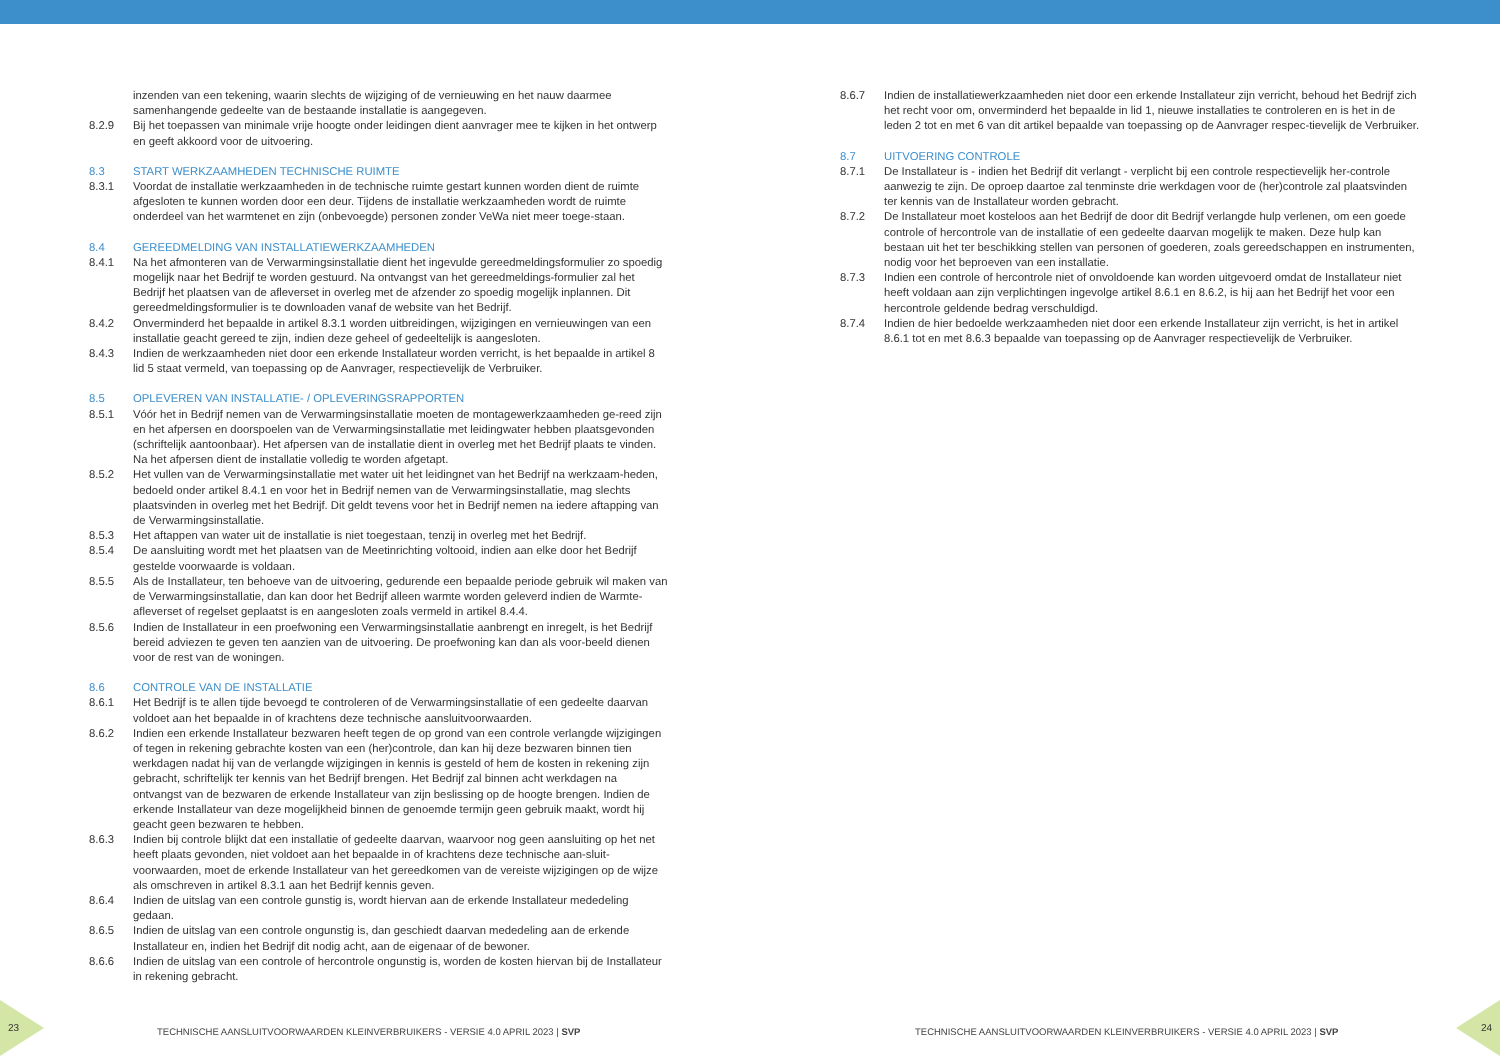inzenden van een tekening, waarin slechts de wijziging of de vernieuwing en het nauw daarmee samenhangende gedeelte van de bestaande installatie is aangegeven.
8.2.9 Bij het toepassen van minimale vrije hoogte onder leidingen dient aanvrager mee te kijken in het ontwerp en geeft akkoord voor de uitvoering.
8.3 START WERKZAAMHEDEN TECHNISCHE RUIMTE
8.3.1 Voordat de installatie werkzaamheden in de technische ruimte gestart kunnen worden dient de ruimte afgesloten te kunnen worden door een deur. Tijdens de installatie werkzaamheden wordt de ruimte onderdeel van het warmtenet en zijn (onbevoegde) personen zonder VeWa niet meer toege-staan.
8.4 GEREEDMELDING VAN INSTALLATIEWERKZAAMHEDEN
8.4.1 Na het afmonteren van de Verwarmingsinstallatie dient het ingevulde gereedmeldingsformulier zo spoedig mogelijk naar het Bedrijf te worden gestuurd. Na ontvangst van het gereedmeldings-formulier zal het Bedrijf het plaatsen van de afleverset in overleg met de afzender zo spoedig mogelijk inplannen. Dit gereedmeldingsformulier is te downloaden vanaf de website van het Bedrijf.
8.4.2 Onverminderd het bepaalde in artikel 8.3.1 worden uitbreidingen, wijzigingen en vernieuwingen van een installatie geacht gereed te zijn, indien deze geheel of gedeeltelijk is aangesloten.
8.4.3 Indien de werkzaamheden niet door een erkende Installateur worden verricht, is het bepaalde in artikel 8 lid 5 staat vermeld, van toepassing op de Aanvrager, respectievelijk de Verbruiker.
8.5 OPLEVEREN VAN INSTALLATIE- / OPLEVERINGSRAPPORTEN
8.5.1 Vóór het in Bedrijf nemen van de Verwarmingsinstallatie moeten de montagewerkzaamheden ge-reed zijn en het afpersen en doorspoelen van de Verwarmingsinstallatie met leidingwater hebben plaatsgevonden (schriftelijk aantoonbaar). Het afpersen van de installatie dient in overleg met het Bedrijf plaats te vinden. Na het afpersen dient de installatie volledig te worden afgetapt.
8.5.2 Het vullen van de Verwarmingsinstallatie met water uit het leidingnet van het Bedrijf na werkzaam-heden, bedoeld onder artikel 8.4.1 en voor het in Bedrijf nemen van de Verwarmingsinstallatie, mag slechts plaatsvinden in overleg met het Bedrijf. Dit geldt tevens voor het in Bedrijf nemen na iedere aftapping van de Verwarmingsinstallatie.
8.5.3 Het aftappen van water uit de installatie is niet toegestaan, tenzij in overleg met het Bedrijf.
8.5.4 De aansluiting wordt met het plaatsen van de Meetinrichting voltooid, indien aan elke door het Bedrijf gestelde voorwaarde is voldaan.
8.5.5 Als de Installateur, ten behoeve van de uitvoering, gedurende een bepaalde periode gebruik wil maken van de Verwarmingsinstallatie, dan kan door het Bedrijf alleen warmte worden geleverd indien de Warmte-afleverset of regelset geplaatst is en aangesloten zoals vermeld in artikel 8.4.4.
8.5.6 Indien de Installateur in een proefwoning een Verwarmingsinstallatie aanbrengt en inregelt, is het Bedrijf bereid adviezen te geven ten aanzien van de uitvoering. De proefwoning kan dan als voor-beeld dienen voor de rest van de woningen.
8.6 CONTROLE VAN DE INSTALLATIE
8.6.1 Het Bedrijf is te allen tijde bevoegd te controleren of de Verwarmingsinstallatie of een gedeelte daarvan voldoet aan het bepaalde in of krachtens deze technische aansluitvoorwaarden.
8.6.2 Indien een erkende Installateur bezwaren heeft tegen de op grond van een controle verlangde wijzigingen of tegen in rekening gebrachte kosten van een (her)controle, dan kan hij deze bezwaren binnen tien werkdagen nadat hij van de verlangde wijzigingen in kennis is gesteld of hem de kosten in rekening zijn gebracht, schriftelijk ter kennis van het Bedrijf brengen. Het Bedrijf zal binnen acht werkdagen na ontvangst van de bezwaren de erkende Installateur van zijn beslissing op de hoogte brengen. Indien de erkende Installateur van deze mogelijkheid binnen de genoemde termijn geen gebruik maakt, wordt hij geacht geen bezwaren te hebben.
8.6.3 Indien bij controle blijkt dat een installatie of gedeelte daarvan, waarvoor nog geen aansluiting op het net heeft plaats gevonden, niet voldoet aan het bepaalde in of krachtens deze technische aan-sluit- voorwaarden, moet de erkende Installateur van het gereedkomen van de vereiste wijzigingen op de wijze als omschreven in artikel 8.3.1 aan het Bedrijf kennis geven.
8.6.4 Indien de uitslag van een controle gunstig is, wordt hiervan aan de erkende Installateur mededeling gedaan.
8.6.5 Indien de uitslag van een controle ongunstig is, dan geschiedt daarvan mededeling aan de erkende Installateur en, indien het Bedrijf dit nodig acht, aan de eigenaar of de bewoner.
8.6.6 Indien de uitslag van een controle of hercontrole ongunstig is, worden de kosten hiervan bij de Installateur in rekening gebracht.
8.6.7 Indien de installatiewerkzaamheden niet door een erkende Installateur zijn verricht, behoud het Bedrijf zich het recht voor om, onverminderd het bepaalde in lid 1, nieuwe installaties te controleren en is het in de leden 2 tot en met 6 van dit artikel bepaalde van toepassing op de Aanvrager respec-tievelijk de Verbruiker.
8.7 UITVOERING CONTROLE
8.7.1 De Installateur is - indien het Bedrijf dit verlangt - verplicht bij een controle respectievelijk her-controle aanwezig te zijn. De oproep daartoe zal tenminste drie werkdagen voor de (her)controle zal plaatsvinden ter kennis van de Installateur worden gebracht.
8.7.2 De Installateur moet kosteloos aan het Bedrijf de door dit Bedrijf verlangde hulp verlenen, om een goede controle of hercontrole van de installatie of een gedeelte daarvan mogelijk te maken. Deze hulp kan bestaan uit het ter beschikking stellen van personen of goederen, zoals gereedschappen en instrumenten, nodig voor het beproeven van een installatie.
8.7.3 Indien een controle of hercontrole niet of onvoldoende kan worden uitgevoerd omdat de Installateur niet heeft voldaan aan zijn verplichtingen ingevolge artikel 8.6.1 en 8.6.2, is hij aan het Bedrijf het voor een hercontrole geldende bedrag verschuldigd.
8.7.4 Indien de hier bedoelde werkzaamheden niet door een erkende Installateur zijn verricht, is het in artikel 8.6.1 tot en met 8.6.3 bepaalde van toepassing op de Aanvrager respectievelijk de Verbruiker.
23
TECHNISCHE AANSLUITVOORWAARDEN KLEINVERBRUIKERS - VERSIE 4.0 APRIL 2023 | SVP
TECHNISCHE AANSLUITVOORWAARDEN KLEINVERBRUIKERS - VERSIE 4.0 APRIL 2023 | SVP
24